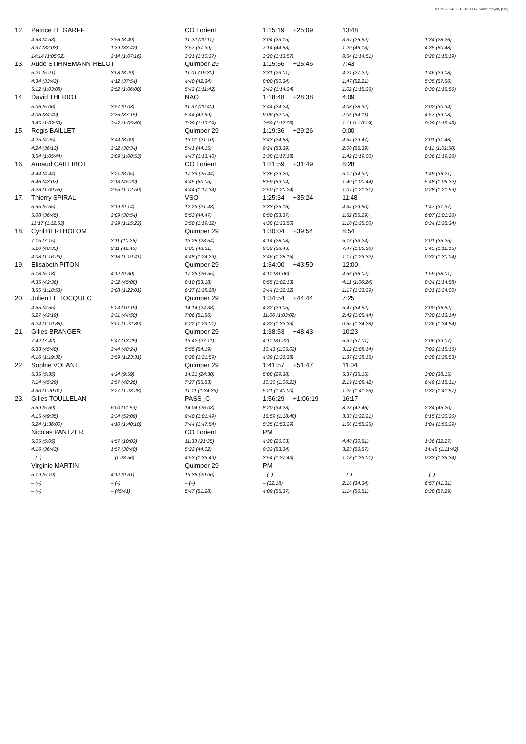MeOS 2024-03-18 18:38:47, violet moyen, (5/5)
| 12. | Patrice LE GARFF | | CO Lorient | 1:15:19 +25:09 | 13:48 | |
| | 4:53 (4:53) | 3:56 (8:49) | 11:22 (20:11) | 3:04 (23:15) | 3:37 (26:52) | 1:34 (28:26) |
| | 3:37 (32:03) | 1:39 (33:42) | 3:57 (37:39) | 7:14 (44:53) | 1:20 (46:13) | 4:35 (50:48) |
| | 14:14 (1:05:02) | 2:14 (1:07:16) | 3:21 (1:10:37) | 3:20 (1:13:57) | 0:54 (1:14:51) | 0:28 (1:15:19) |
| 13. | Aude STIRNEMANN-RELOT | | Quimper 29 | 1:15:56 +25:46 | 7:43 | |
| | 5:21 (5:21) | 3:08 (8:29) | 11:01 (19:30) | 3:31 (23:01) | 4:21 (27:22) | 1:46 (29:08) |
| | 4:34 (33:42) | 4:12 (37:54) | 4:40 (42:34) | 8:00 (50:34) | 1:47 (52:21) | 5:35 (57:56) |
| | 5:12 (1:03:08) | 2:52 (1:06:00) | 5:42 (1:11:42) | 2:42 (1:14:24) | 1:02 (1:15:26) | 0:30 (1:15:56) |
| 14. | David THERIOT | | NAO | 1:18:48 +28:38 | 4:09 | |
| | 5:06 (5:06) | 3:57 (9:03) | 11:37 (20:40) | 3:44 (24:24) | 4:08 (28:32) | 2:02 (30:34) |
| | 4:06 (34:40) | 2:35 (37:15) | 5:44 (42:59) | 9:06 (52:05) | 2:06 (54:11) | 4:57 (59:08) |
| | 3:45 (1:02:53) | 2:47 (1:05:40) | 7:29 (1:13:09) | 3:59 (1:17:08) | 1:11 (1:18:19) | 0:29 (1:18:48) |
| 15. | Regis BAILLET | | Quimper 29 | 1:19:36 +29:26 | 0:00 | |
| | 4:25 (4:25) | 3:44 (8:09) | 13:01 (21:10) | 3:43 (24:53) | 4:54 (29:47) | 2:01 (31:48) |
| | 4:24 (36:12) | 2:22 (38:34) | 5:41 (44:15) | 9:24 (53:39) | 2:00 (55:39) | 6:11 (1:01:50) |
| | 3:54 (1:05:44) | 3:09 (1:08:53) | 4:47 (1:13:40) | 3:38 (1:17:18) | 1:42 (1:19:00) | 0:36 (1:19:36) |
| 16. | Arnaud CAILLIBOT | | CO Lorient | 1:21:59 +31:49 | 8:28 | |
| | 4:44 (4:44) | 3:21 (8:05) | 17:39 (25:44) | 3:36 (29:20) | 5:12 (34:32) | 1:49 (36:21) |
| | 6:46 (43:07) | 2:13 (45:20) | 4:45 (50:05) | 8:59 (59:04) | 1:40 (1:00:44) | 5:48 (1:06:32) |
| | 3:23 (1:09:55) | 2:55 (1:12:50) | 4:44 (1:17:34) | 2:50 (1:20:24) | 1:07 (1:21:31) | 0:28 (1:21:59) |
| 17. | Thierry SPIRAL | | VSO | 1:25:34 +35:24 | 11:48 | |
| | 5:55 (5:55) | 3:19 (9:14) | 12:29 (21:43) | 3:33 (25:16) | 4:34 (29:50) | 1:47 (31:37) |
| | 5:08 (36:45) | 2:09 (38:54) | 5:53 (44:47) | 8:50 (53:37) | 1:52 (55:29) | 6:07 (1:01:36) |
| | 11:17 (1:12:53) | 2:29 (1:15:22) | 3:50 (1:19:12) | 4:38 (1:23:50) | 1:10 (1:25:00) | 0:34 (1:25:34) |
| 18. | Cyril BERTHOLOM | | Quimper 29 | 1:30:04 +39:54 | 8:54 | |
| | 7:15 (7:15) | 3:11 (10:26) | 13:28 (23:54) | 4:14 (28:08) | 5:16 (33:24) | 2:01 (35:25) |
| | 5:10 (40:35) | 2:11 (42:46) | 6:05 (48:51) | 9:52 (58:43) | 7:47 (1:06:30) | 5:45 (1:12:15) |
| | 4:08 (1:16:23) | 3:18 (1:19:41) | 4:48 (1:24:29) | 3:46 (1:28:15) | 1:17 (1:29:32) | 0:32 (1:30:04) |
| 19. | Elisabeth PITON | | Quimper 29 | 1:34:00 +43:50 | 12:00 | |
| | 5:18 (5:18) | 4:12 (9:30) | 17:25 (26:55) | 4:11 (31:06) | 4:56 (36:02) | 1:59 (38:01) |
| | 4:35 (42:36) | 2:32 (45:08) | 8:10 (53:18) | 8:55 (1:02:13) | 4:11 (1:06:24) | 8:34 (1:14:58) |
| | 3:55 (1:18:53) | 3:08 (1:22:01) | 6:27 (1:28:28) | 3:44 (1:32:12) | 1:17 (1:33:29) | 0:31 (1:34:00) |
| 20. | Julien LE TOCQUEC | | Quimper 29 | 1:34:54 +44:44 | 7:25 | |
| | 4:55 (4:55) | 5:24 (10:19) | 14:14 (24:33) | 4:32 (29:05) | 5:47 (34:52) | 2:00 (36:52) |
| | 5:27 (42:19) | 2:31 (44:50) | 7:06 (51:56) | 11:06 (1:03:02) | 2:42 (1:05:44) | 7:30 (1:13:14) |
| | 6:24 (1:19:38) | 3:01 (1:22:39) | 6:22 (1:29:01) | 4:32 (1:33:33) | 0:55 (1:34:28) | 0:26 (1:34:54) |
| 21. | Gilles BRANGER | | Quimper 29 | 1:38:53 +48:43 | 10:23 | |
| | 7:42 (7:42) | 5:47 (13:29) | 13:42 (27:11) | 4:11 (31:22) | 5:39 (37:01) | 2:06 (39:07) |
| | 6:33 (45:40) | 2:44 (48:24) | 5:55 (54:19) | 10:43 (1:05:02) | 3:12 (1:08:14) | 7:02 (1:15:16) |
| | 4:16 (1:19:32) | 3:59 (1:23:31) | 8:28 (1:31:59) | 4:39 (1:36:38) | 1:37 (1:38:15) | 0:38 (1:38:53) |
| 22. | Sophie VOLANT | | Quimper 29 | 1:41:57 +51:47 | 11:04 | |
| | 5:35 (5:35) | 4:24 (9:59) | 14:31 (24:30) | 5:08 (29:38) | 5:37 (35:15) | 3:00 (38:15) |
| | 7:14 (45:29) | 2:57 (48:26) | 7:27 (55:53) | 10:30 (1:06:23) | 2:19 (1:08:42) | 6:49 (1:15:31) |
| | 4:30 (1:20:01) | 3:27 (1:23:28) | 11:11 (1:34:39) | 5:21 (1:40:00) | 1:25 (1:41:25) | 0:32 (1:41:57) |
| 23. | Gilles TOULLELAN | | PASS_C | 1:56:29 +1:06:19 | 16:17 | |
| | 5:59 (5:59) | 6:00 (11:59) | 14:04 (26:03) | 8:20 (34:23) | 8:23 (42:46) | 2:34 (45:20) |
| | 4:15 (49:35) | 2:34 (52:09) | 9:40 (1:01:49) | 16:59 (1:18:48) | 3:33 (1:22:21) | 8:15 (1:30:36) |
| | 5:24 (1:36:00) | 4:10 (1:40:10) | 7:44 (1:47:54) | 5:35 (1:53:29) | 1:56 (1:55:25) | 1:04 (1:56:29) |
| | Nicolas PANTZER | | CO Lorient | PM | | |
| | 5:05 (5:05) | 4:57 (10:02) | 11:33 (21:35) | 4:28 (26:03) | 4:48 (30:51) | 1:36 (32:27) |
| | 4:16 (36:43) | 1:57 (38:40) | 5:22 (44:02) | 9:32 (53:34) | 3:23 (56:57) | 14:45 (1:11:42) |
| | – (–) | – (1:28:56) | 4:53 (1:33:49) | 3:54 (1:37:43) | 1:18 (1:39:01) | 0:33 (1:39:34) |
| | Virginie MARTIN | | Quimper 29 | PM | | |
| | 5:19 (5:19) | 4:12 (9:31) | 19:35 (29:06) | – (–) | – (–) | – (–) |
| | – (–) | – (–) | – (–) | – (32:18) | 2:16 (34:34) | 6:57 (41:31) |
| | – (–) | – (45:41) | 5:47 (51:28) | 4:09 (55:37) | 1:14 (56:51) | 0:38 (57:29) |